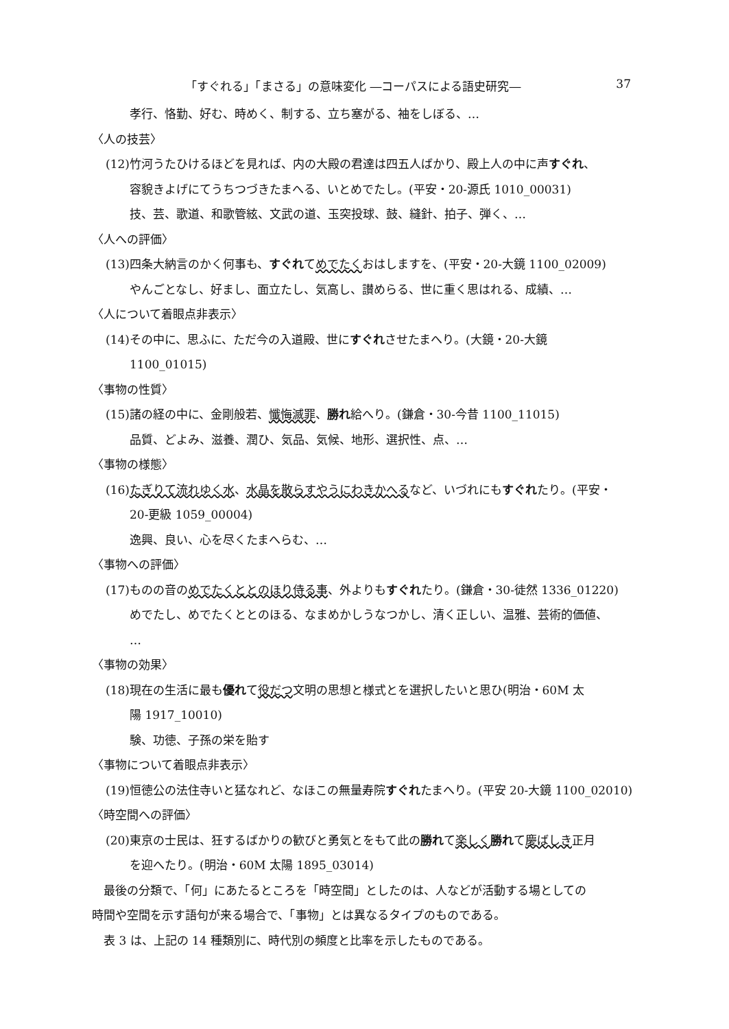「すぐれる」「まさる」の意味変化 ―コーパスによる語史研究― 37
孝行、恪勤、好む、時めく、制する、立ち塞がる、袖をしぼる、…
〈人の技芸〉
(12)竹河うたひけるほどを見れば、内の大殿の君達は四五人ばかり、殿上人の中に声すぐれ、
容貌きよげにてうちつづきたまへる、いとめでたし。(平安・20-源氏 1010_00031)
技、芸、歌道、和歌管絃、文武の道、玉突投球、鼓、縫針、拍子、弾く、…
〈人への評価〉
(13)四条大納言のかく何事も、すぐれてめでたくおはしますを、(平安・20-大鏡 1100_02009)
やんごとなし、好まし、面立たし、気高し、讃めらる、世に重く思はれる、成績、…
〈人について着眼点非表示〉
(14)その中に、思ふに、ただ今の入道殿、世にすぐれさせたまへり。(大鏡・20-大鏡
1100_01015)
〈事物の性質〉
(15)諸の経の中に、金剛般若、懺悔滅罪、勝れ給へり。(鎌倉・30-今昔 1100_11015)
品質、どよみ、滋養、潤ひ、気品、気候、地形、選択性、点、…
〈事物の様態〉
(16)たぎりて流れゆく水、水晶を散らすやうにわきかへるなど、いづれにもすぐれたり。(平安・
20-更級 1059_00004)
逸興、良い、心を尽くたまへらむ、…
〈事物への評価〉
(17)ものの音のめでたくととのほり侍る事、外よりもすぐれたり。(鎌倉・30-徒然 1336_01220)
めでたし、めでたくととのほる、なまめかしうなつかし、清く正しい、温雅、芸術的価値、
…
〈事物の効果〉
(18)現在の生活に最も優れて役だつ文明の思想と様式とを選択したいと思ひ(明治・60M 太
陽 1917_10010)
験、功徳、子孫の栄を貽す
〈事物について着眼点非表示〉
(19)恒徳公の法住寺いと猛なれど、なほこの無量寿院すぐれたまへり。(平安 20-大鏡 1100_02010)
〈時空間への評価〉
(20)東京の士民は、狂するばかりの歓びと勇気とをもて此の勝れて楽しく 勝れて慶ばしき正月
を迎へたり。(明治・60M 太陽 1895_03014)
最後の分類で、「何」にあたるところを「時空間」としたのは、人などが活動する場としての
時間や空間を示す語句が来る場合で、「事物」とは異なるタイプのものである。
表 3 は、上記の 14 種類別に、時代別の頻度と比率を示したものである。